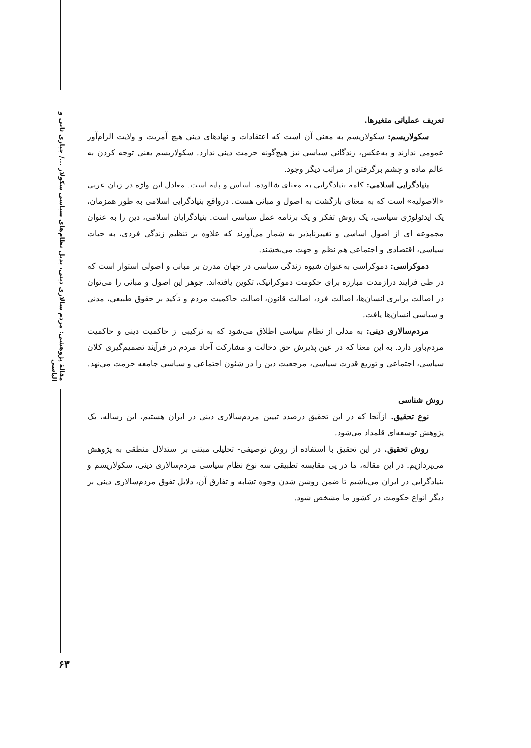مقالهٔ پژوهشی: مردم سالاری دینی، بدیل نظام‌های سیاسی سکولار .../ جباری ثانی و الیاسی
تعریف عملیاتی متغیرها.
سکولاریسم: سکولاریسم به معنی آن است که اعتقادات و نهادهای دینی هیچ آمریت و ولایت الزام‌آور عمومی ندارند و به‌عکس، زندگانی سیاسی نیز هیچ‌گونه حرمت دینی ندارد. سکولاریسم یعنی توجه کردن به عالم ماده و چشم برگرفتن از مراتب دیگر وجود.
بنیادگرایی اسلامی: کلمه بنیادگرایی به معنای شالوده، اساس و پایه است. معادل این واژه در زبان عربی «الاصولیه» است که به معنای بازگشت به اصول و مبانی هست. درواقع بنیادگرایی اسلامی به طور همزمان، یک ایدئولوژی سیاسی، یک روش تفکر و یک برنامه عمل سیاسی است. بنیادگرایان اسلامی، دین را به عنوان مجموعه ای از اصول اساسی و تغییرناپذیر به شمار می‌آورند که علاوه بر تنظیم زندگی فردی، به حیات سیاسی، اقتصادی و اجتماعی هم نظم و جهت می‌بخشند.
دموکراسی: دموکراسی به‌عنوان شیوه زندگی سیاسی در جهان مدرن بر مبانی و اصولی استوار است که در طی فرایند درازمدت مبارزه برای حکومت دموکراتیک، تکوین یافته‌اند. جوهر این اصول و مبانی را می‌توان در اصالت برابری انسان‌ها، اصالت فرد، اصالت قانون، اصالت حاکمیت مردم و تأکید بر حقوق طبیعی، مدنی و سیاسی انسان‌ها یافت.
مردم‌سالاری دینی: به مدلی از نظام سیاسی اطلاق می‌شود که به ترکیبی از حاکمیت دینی و حاکمیت مردم‌باور دارد. به این معنا که در عین پذیرش حق دخالت و مشارکت آحاد مردم در فرآیند تصمیم‌گیری کلان سیاسی، اجتماعی و توزیع قدرت سیاسی، مرجعیت دین را در شئون اجتماعی و سیاسی جامعه حرمت می‌نهد.
روش شناسی
نوع تحقیق. ازآنجا که در این تحقیق درصدد تبیین مردم‌سالاری دینی در ایران هستیم، این رساله، یک پژوهش توسعه‌ای قلمداد می‌شود.
روش تحقیق. در این تحقیق با استفاده از روش توصیفی- تحلیلی مبتنی بر استدلال منطقی به پژوهش می‌پردازیم. در این مقاله، ما در پی مقایسه تطبیقی سه نوع نظام سیاسی مردم‌سالاری دینی، سکولاریسم و بنیادگرایی در ایران می‌باشیم تا ضمن روشن شدن وجوه تشابه و تفارق آن، دلایل تفوق مردم‌سالاری دینی بر دیگر انواع حکومت در کشور ما مشخص شود.
۶۳